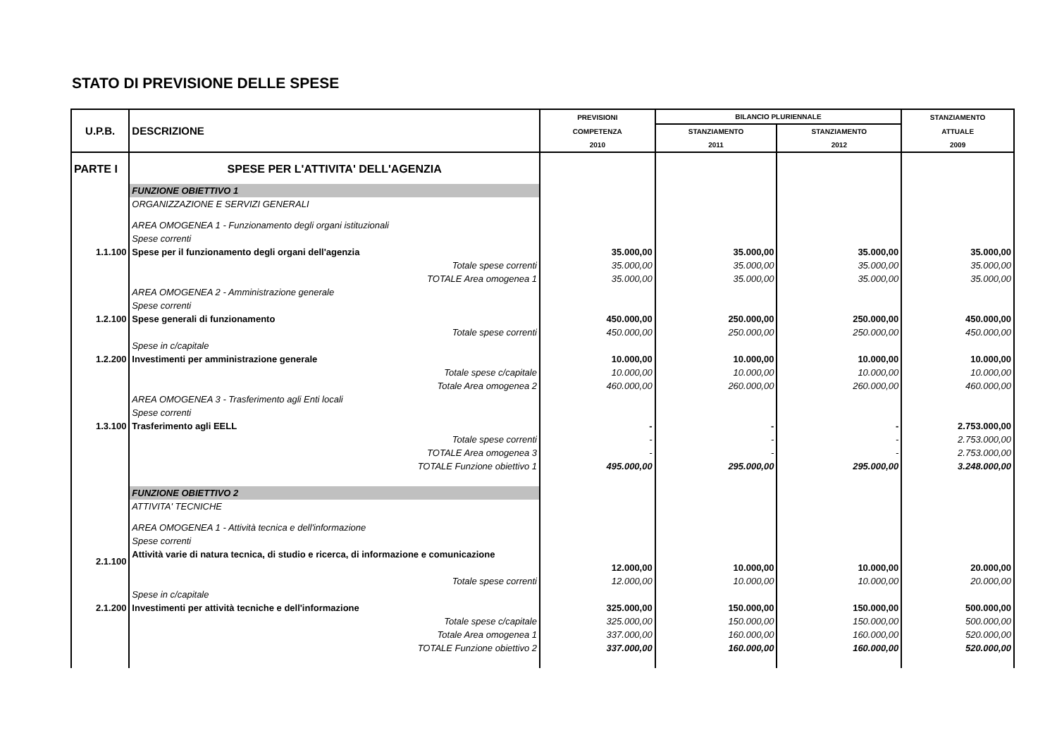STATO DI PREVISIONE DELLE SPESE
| U.P.B. | DESCRIZIONE | PREVISIONI | BILANCIO PLURIENNALE | | STANZIAMENTO |
| --- | --- | --- | --- | --- | --- |
| | | COMPETENZA | STANZIAMENTO | STANZIAMENTO | ATTUALE |
| | | 2010 | 2011 | 2012 | 2009 |
| PARTE I | SPESE PER L'ATTIVITA' DELL'AGENZIA | | | | |
| | FUNZIONE OBIETTIVO 1 | | | | |
| | ORGANIZZAZIONE E SERVIZI GENERALI | | | | |
| | AREA OMOGENEA 1 - Funzionamento degli organi istituzionali | | | | |
| | Spese correnti | | | | |
| 1.1.100 | Spese per il funzionamento degli organi dell'agenzia | 35.000,00 | 35.000,00 | 35.000,00 | 35.000,00 |
| | Totale spese correnti | 35.000,00 | 35.000,00 | 35.000,00 | 35.000,00 |
| | TOTALE Area omogenea 1 | 35.000,00 | 35.000,00 | 35.000,00 | 35.000,00 |
| | AREA OMOGENEA 2 - Amministrazione generale | | | | |
| | Spese correnti | | | | |
| 1.2.100 | Spese generali di funzionamento | 450.000,00 | 250.000,00 | 250.000,00 | 450.000,00 |
| | Totale spese correnti | 450.000,00 | 250.000,00 | 250.000,00 | 450.000,00 |
| | Spese in c/capitale | | | | |
| 1.2.200 | Investimenti per amministrazione generale | 10.000,00 | 10.000,00 | 10.000,00 | 10.000,00 |
| | Totale spese c/capitale | 10.000,00 | 10.000,00 | 10.000,00 | 10.000,00 |
| | Totale Area omogenea 2 | 460.000,00 | 260.000,00 | 260.000,00 | 460.000,00 |
| | AREA OMOGENEA 3 - Trasferimento agli Enti locali | | | | |
| | Spese correnti | | | | |
| 1.3.100 | Trasferimento agli EELL | - | - | - | 2.753.000,00 |
| | Totale spese correnti | - | - | - | 2.753.000,00 |
| | TOTALE Area omogenea 3 | - | - | - | 2.753.000,00 |
| | TOTALE Funzione obiettivo 1 | 495.000,00 | 295.000,00 | 295.000,00 | 3.248.000,00 |
| | FUNZIONE OBIETTIVO 2 | | | | |
| | ATTIVITA' TECNICHE | | | | |
| | AREA OMOGENEA 1 - Attività tecnica e dell'informazione | | | | |
| | Spese correnti | | | | |
| 2.1.100 | Attività varie di natura tecnica, di studio e ricerca, di informazione e comunicazione | 12.000,00 | 10.000,00 | 10.000,00 | 20.000,00 |
| | Totale spese correnti | 12.000,00 | 10.000,00 | 10.000,00 | 20.000,00 |
| | Spese in c/capitale | | | | |
| 2.1.200 | Investimenti per attività tecniche e dell'informazione | 325.000,00 | 150.000,00 | 150.000,00 | 500.000,00 |
| | Totale spese c/capitale | 325.000,00 | 150.000,00 | 150.000,00 | 500.000,00 |
| | Totale Area omogenea 1 | 337.000,00 | 160.000,00 | 160.000,00 | 520.000,00 |
| | TOTALE Funzione obiettivo 2 | 337.000,00 | 160.000,00 | 160.000,00 | 520.000,00 |